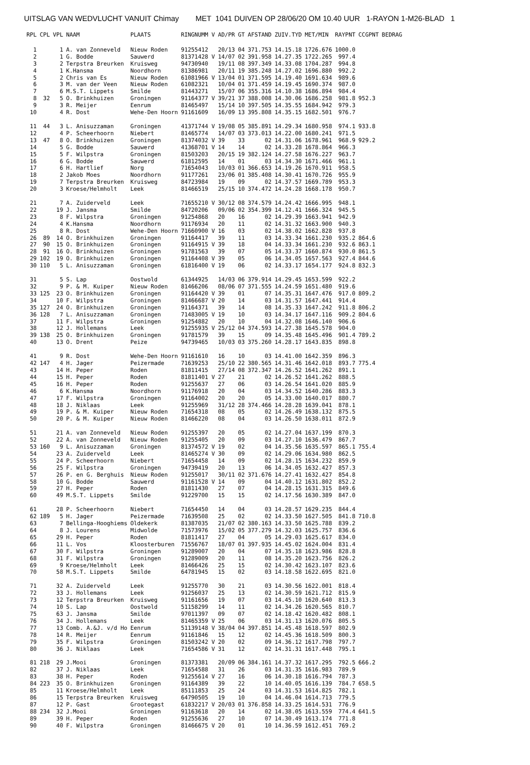UITSLAG VAN WEDVLUCHT VANUIT Chimay MET 1041 DUIVEN OP 28/06/20 OM 10.40 UUR 1-RAYON 1-M26-BLAD 1
| RPL | CPL | VPL | NAAM | PLAATS | RINGNUMM V | AD/PR | GT | AFSTAND | ZUIV.TYD | MET/MIN | RAYPNT | CCGPNT | BEDRAG |
| --- | --- | --- | --- | --- | --- | --- | --- | --- | --- | --- | --- | --- | --- |
| 1 | | 1 | A. van Zonneveld | Nieuw Roden | 91255412 | 20/13 | 04 | 371.753 | 14.15.18 | 1726.676 | 1000.0 | | |
| 2 | | 1 | G. Bodde | Sauwerd | 81371428 V | 14/07 | 02 | 391.958 | 14.27.35 | 1722.265 | 997.4 | | |
| 3 | | 2 | Terpstra Breurken | Kruisweg | 94730940 | 19/11 | 08 | 397.349 | 14.33.08 | 1704.287 | 994.8 | | |
| 4 | | 1 | K.Hansma | Noordhorn | 81386981 | 20/11 | 19 | 385.248 | 14.27.02 | 1696.880 | 992.2 | | |
| 5 | | 2 | Chris van Es | Nieuw Roden | 61081966 V | 13/04 | 01 | 371.595 | 14.19.40 | 1691.634 | 989.6 | | |
| 6 | | 3 | M. van der Veen | Nieuw Roden | 61082321 | 10/04 | 01 | 371.459 | 14.19.45 | 1690.374 | 987.0 | | |
| 7 | | 6 | M.S.T. Lippets | Smilde | 81443271 | 15/07 | 06 | 355.316 | 14.10.38 | 1686.894 | 984.4 | | |
| 8 | 32 | 5 | O. Brinkhuizen | Groningen | 91164377 V | 39/21 | 37 | 388.008 | 14.30.06 | 1686.258 | 981.8 | 952.3 | |
| 9 | | 3 | R. Meijer | Eenrum | 81465497 | 15/14 | 10 | 397.505 | 14.35.55 | 1684.942 | 979.3 | | |
| 10 | | 4 | R. Dost | Wehe-Den Hoorn | 91161609 | 16/09 | 13 | 395.808 | 14.35.15 | 1682.501 | 976.7 | | |
| 11 | 44 | 3 | L. Anisuzzaman | Groningen | 41371744 V | 19/08 | 05 | 385.891 | 14.29.34 | 1680.958 | 974.1 | 933.8 | |
| 12 | | 4 | P. Scheerhoorn | Niebert | 81465774 | 14/07 | 03 | 373.013 | 14.22.00 | 1680.241 | 971.5 | | |
| 13 | 47 | 8 | O. Brinkhuizen | Groningen | 81374032 V | 39 | 33 | 02 | 14.31.06 | 1678.961 | 968.9 | 929.2 | |
| 14 | | 5 | G. Bodde | Sauwerd | 41368701 V | 14 | 14 | 02 | 14.33.28 | 1678.864 | 966.3 | | |
| 15 | | 5 | F. Wilpstra | Groningen | 81503203 | 20/15 | 19 | 382.124 | 14.27.58 | 1676.227 | 963.7 | | |
| 16 | | 6 | G. Bodde | Sauwerd | 61812595 | 14 | 01 | 03 | 14.34.30 | 1671.466 | 961.1 | | |
| 17 | | 6 | H. Hartlief | Norg | 71654043 | 10/03 | 01 | 366.653 | 14.19.26 | 1670.911 | 958.5 | | |
| 18 | | 2 | Jakob Moes | Noordhorn | 91177261 | 23/06 | 01 | 385.408 | 14.30.41 | 1670.726 | 955.9 | | |
| 19 | | 7 | Terpstra Breurken | Kruisweg | 84723984 | 19 | 09 | 02 | 14.37.57 | 1669.789 | 953.3 | | |
| 20 | | 3 | Kroese/Helmholt | Leek | 81466519 | 25/15 | 10 | 374.472 | 14.24.28 | 1668.178 | 950.7 | | |
| 21 | | 7 | A. Zuiderveld | Leek | 71655210 V | 30/12 | 08 | 374.579 | 14.24.42 | 1666.995 | 948.1 | | |
| 22 | | 19 | J. Jansma | Smilde | 84720206 | 09/06 | 02 | 354.399 | 14.12.41 | 1666.324 | 945.5 | | |
| 23 | | 8 | F. Wilpstra | Groningen | 91254868 | 20 | 16 | 02 | 14.29.39 | 1663.941 | 942.9 | | |
| 24 | | 4 | K.Hansma | Noordhorn | 91176934 | 20 | 11 | 02 | 14.31.32 | 1663.900 | 940.3 | | |
| 25 | | 8 | R. Dost | Wehe-Den Hoorn | 71660900 V | 16 | 03 | 02 | 14.38.02 | 1662.828 | 937.8 | | |
| 26 | 89 | 14 | O. Brinkhuizen | Groningen | 91164417 | 39 | 11 | 03 | 14.33.34 | 1661.230 | 935.2 | 864.6 | |
| 27 | 90 | 15 | O. Brinkhuizen | Groningen | 91164915 V | 39 | 18 | 04 | 14.33.34 | 1661.230 | 932.6 | 863.1 | |
| 28 | 91 | 16 | O. Brinkhuizen | Groningen | 91781563 | 39 | 07 | 05 | 14.33.37 | 1660.874 | 930.0 | 861.5 | |
| 29 | 102 | 19 | O. Brinkhuizen | Groningen | 91164408 V | 39 | 05 | 06 | 14.34.05 | 1657.563 | 927.4 | 844.6 | |
| 30 | 110 | 5 | L. Anisuzzaman | Groningen | 61816400 V | 19 | 06 | 02 | 14.33.17 | 1654.177 | 924.8 | 832.3 | |
| 31 | | 5 | S. Lap | Oostwold | 61344925 | 14/03 | 06 | 379.914 | 14.29.45 | 1653.599 | 922.2 | | |
| 32 | | 9 | P. & M. Kuiper | Nieuw Roden | 81466206 | 08/06 | 07 | 371.555 | 14.24.59 | 1651.480 | 919.6 | | |
| 33 | 125 | 23 | O. Brinkhuizen | Groningen | 91164420 V | 39 | 01 | 07 | 14.35.31 | 1647.476 | 917.0 | 809.2 | |
| 34 | | 10 | F. Wilpstra | Groningen | 81466687 V | 20 | 14 | 03 | 14.31.57 | 1647.441 | 914.4 | | |
| 35 | 127 | 24 | O. Brinkhuizen | Groningen | 91164371 | 39 | 14 | 08 | 14.35.33 | 1647.242 | 911.8 | 806.2 | |
| 36 | 128 | 7 | L. Anisuzzaman | Groningen | 71483005 V | 19 | 10 | 03 | 14.34.17 | 1647.116 | 909.2 | 804.6 | |
| 37 | | 11 | F. Wilpstra | Groningen | 91254882 | 20 | 10 | 04 | 14.32.08 | 1646.140 | 906.6 | | |
| 38 | | 12 | J. Hollemans | Leek | 91255935 V | 25/12 | 04 | 374.593 | 14.27.38 | 1645.578 | 904.0 | | |
| 39 | 138 | 25 | O. Brinkhuizen | Groningen | 91781579 | 39 | 15 | 09 | 14.35.48 | 1645.496 | 901.4 | 789.2 | |
| 40 | | 13 | O. Drent | Peize | 94739465 | 10/03 | 03 | 375.260 | 14.28.17 | 1643.835 | 898.8 | | |
| 41 | | 9 | R. Dost | Wehe-Den Hoorn | 91161610 | 16 | 10 | 03 | 14.41.00 | 1642.359 | 896.3 | | |
| 42 | 147 | 4 | H. Jager | Peizermade | 71639253 | 25/10 | 22 | 380.565 | 14.31.46 | 1642.018 | 893.7 | 775.4 | |
| 43 | | 14 | H. Peper | Roden | 81811415 | 27/14 | 08 | 372.347 | 14.26.52 | 1641.262 | 891.1 | | |
| 44 | | 15 | H. Peper | Roden | 81811401 V | 27 | 21 | 02 | 14.26.52 | 1641.262 | 888.5 | | |
| 45 | | 16 | H. Peper | Roden | 91255637 | 27 | 06 | 03 | 14.26.54 | 1641.020 | 885.9 | | |
| 46 | | 6 | K.Hansma | Noordhorn | 91176918 | 20 | 04 | 03 | 14.34.52 | 1640.286 | 883.3 | | |
| 47 | | 17 | F. Wilpstra | Groningen | 91164002 | 20 | 20 | 05 | 14.33.00 | 1640.017 | 880.7 | | |
| 48 | | 18 | J. Niklaas | Leek | 91255969 | 31/12 | 28 | 374.466 | 14.28.28 | 1639.041 | 878.1 | | |
| 49 | | 19 | P. & M. Kuiper | Nieuw Roden | 71654318 | 08 | 05 | 02 | 14.26.49 | 1638.132 | 875.5 | | |
| 50 | | 20 | P. & M. Kuiper | Nieuw Roden | 81466220 | 08 | 04 | 03 | 14.26.50 | 1638.011 | 872.9 | | |
| 51 | | 21 | A. van Zonneveld | Nieuw Roden | 91255397 | 20 | 05 | 02 | 14.27.04 | 1637.199 | 870.3 | | |
| 52 | | 22 | A. van Zonneveld | Nieuw Roden | 91255405 | 20 | 09 | 03 | 14.27.10 | 1636.479 | 867.7 | | |
| 53 | 160 | 9 | L. Anisuzzaman | Groningen | 81374572 V | 19 | 02 | 04 | 14.35.56 | 1635.597 | 865.1 | 755.4 | |
| 54 | | 23 | A. Zuiderveld | Leek | 81465274 V | 30 | 09 | 02 | 14.29.06 | 1634.980 | 862.5 | | |
| 55 | | 24 | P. Scheerhoorn | Niebert | 71654458 | 14 | 09 | 02 | 14.28.15 | 1634.232 | 859.9 | | |
| 56 | | 25 | F. Wilpstra | Groningen | 94739419 | 20 | 13 | 06 | 14.34.05 | 1632.427 | 857.3 | | |
| 57 | | 26 | P. en G. Berghuis | Nieuw Roden | 91255017 | 30/11 | 02 | 371.676 | 14.27.41 | 1632.427 | 854.8 | | |
| 58 | | 10 | G. Bodde | Sauwerd | 91161528 V | 14 | 09 | 04 | 14.40.12 | 1631.802 | 852.2 | | |
| 59 | | 27 | H. Peper | Roden | 81811430 | 27 | 07 | 04 | 14.28.15 | 1631.315 | 849.6 | | |
| 60 | | 49 | M.S.T. Lippets | Smilde | 91229700 | 15 | 15 | 02 | 14.17.56 | 1630.389 | 847.0 | | |
| 61 | | 28 | P. Scheerhoorn | Niebert | 71654450 | 14 | 04 | 03 | 14.28.57 | 1629.235 | 844.4 | | |
| 62 | 189 | 5 | H. Jager | Peizermade | 71639508 | 25 | 02 | 02 | 14.33.50 | 1627.505 | 841.8 | 710.8 | |
| 63 | | 7 | Bellinga-Hooghiems | Oldekerk | 81387035 | 21/07 | 02 | 380.163 | 14.33.50 | 1625.788 | 839.2 | | |
| 64 | | 8 | J. Lourens | Midwolde | 71573976 | 15/02 | 05 | 377.279 | 14.32.03 | 1625.757 | 836.6 | | |
| 65 | | 29 | H. Peper | Roden | 81811417 | 27 | 04 | 05 | 14.29.03 | 1625.617 | 834.0 | | |
| 66 | | 11 | L. Vos | Kloosterburen | 71556767 | 18/07 | 01 | 397.935 | 14.45.02 | 1624.004 | 831.4 | | |
| 67 | | 30 | F. Wilpstra | Groningen | 91289007 | 20 | 04 | 07 | 14.35.18 | 1623.986 | 828.8 | | |
| 68 | | 31 | F. Wilpstra | Groningen | 91289009 | 20 | 11 | 08 | 14.35.20 | 1623.756 | 826.2 | | |
| 69 | | 9 | Kroese/Helmholt | Leek | 81466426 | 25 | 15 | 02 | 14.30.42 | 1623.107 | 823.6 | | |
| 70 | | 58 | M.S.T. Lippets | Smilde | 64781945 | 15 | 02 | 03 | 14.18.58 | 1622.695 | 821.0 | | |
| 71 | | 32 | A. Zuiderveld | Leek | 91255770 | 30 | 21 | 03 | 14.30.56 | 1622.001 | 818.4 | | |
| 72 | | 33 | J. Hollemans | Leek | 91256037 | 25 | 13 | 02 | 14.30.59 | 1621.712 | 815.9 | | |
| 73 | | 12 | Terpstra Breurken | Kruisweg | 91161656 | 19 | 07 | 03 | 14.45.10 | 1620.640 | 813.3 | | |
| 74 | | 10 | S. Lap | Oostwold | 51158299 | 14 | 11 | 02 | 14.34.26 | 1620.565 | 810.7 | | |
| 75 | | 63 | J. Jansma | Smilde | 97011397 | 09 | 07 | 02 | 14.18.42 | 1620.482 | 808.1 | | |
| 76 | | 34 | J. Hollemans | Leek | 81465359 V | 25 | 06 | 03 | 14.31.13 | 1620.076 | 805.5 | | |
| 77 | | 13 | Comb. A.&J. v/d Ho | Eenrum | 51139148 V | 38/04 | 04 | 397.851 | 14.45.48 | 1618.597 | 802.9 | | |
| 78 | | 14 | R. Meijer | Eenrum | 91161846 | 15 | 12 | 02 | 14.45.36 | 1618.509 | 800.3 | | |
| 79 | | 35 | F. Wilpstra | Groningen | 81503242 V | 20 | 02 | 09 | 14.36.12 | 1617.798 | 797.7 | | |
| 80 | | 36 | J. Niklaas | Leek | 71654586 V | 31 | 12 | 02 | 14.31.31 | 1617.448 | 795.1 | | |
| 81 | 218 | 29 | J.Mooi | Groningen | 81373381 | 20/09 | 06 | 384.161 | 14.37.32 | 1617.295 | 792.5 | 666.2 | |
| 82 | | 37 | J. Niklaas | Leek | 71654588 | 31 | 26 | 03 | 14.31.35 | 1616.983 | 789.9 | | |
| 83 | | 38 | H. Peper | Roden | 91255614 V | 27 | 16 | 06 | 14.30.18 | 1616.794 | 787.3 | | |
| 84 | 223 | 35 | O. Brinkhuizen | Groningen | 91164389 | 39 | 22 | 10 | 14.40.05 | 1616.139 | 784.7 | 658.5 | |
| 85 | | 11 | Kroese/Helmholt | Leek | 85111853 | 25 | 24 | 03 | 14.31.53 | 1614.825 | 782.1 | | |
| 86 | | 15 | Terpstra Breurken | Kruisweg | 64790505 | 19 | 10 | 04 | 14.46.04 | 1614.713 | 779.5 | | |
| 87 | | 12 | P. Gast | Grootegast | 61832217 V | 20/03 | 01 | 376.858 | 14.33.25 | 1614.531 | 776.9 | | |
| 88 | 234 | 32 | J.Mooi | Groningen | 91163618 | 20 | 14 | 02 | 14.38.05 | 1613.559 | 774.4 | 641.5 | |
| 89 | | 39 | H. Peper | Roden | 91255636 | 27 | 10 | 07 | 14.30.49 | 1613.174 | 771.8 | | |
| 90 | | 40 | F. Wilpstra | Groningen | 81466675 V | 20 | 01 | 10 | 14.36.59 | 1612.451 | 769.2 | | |